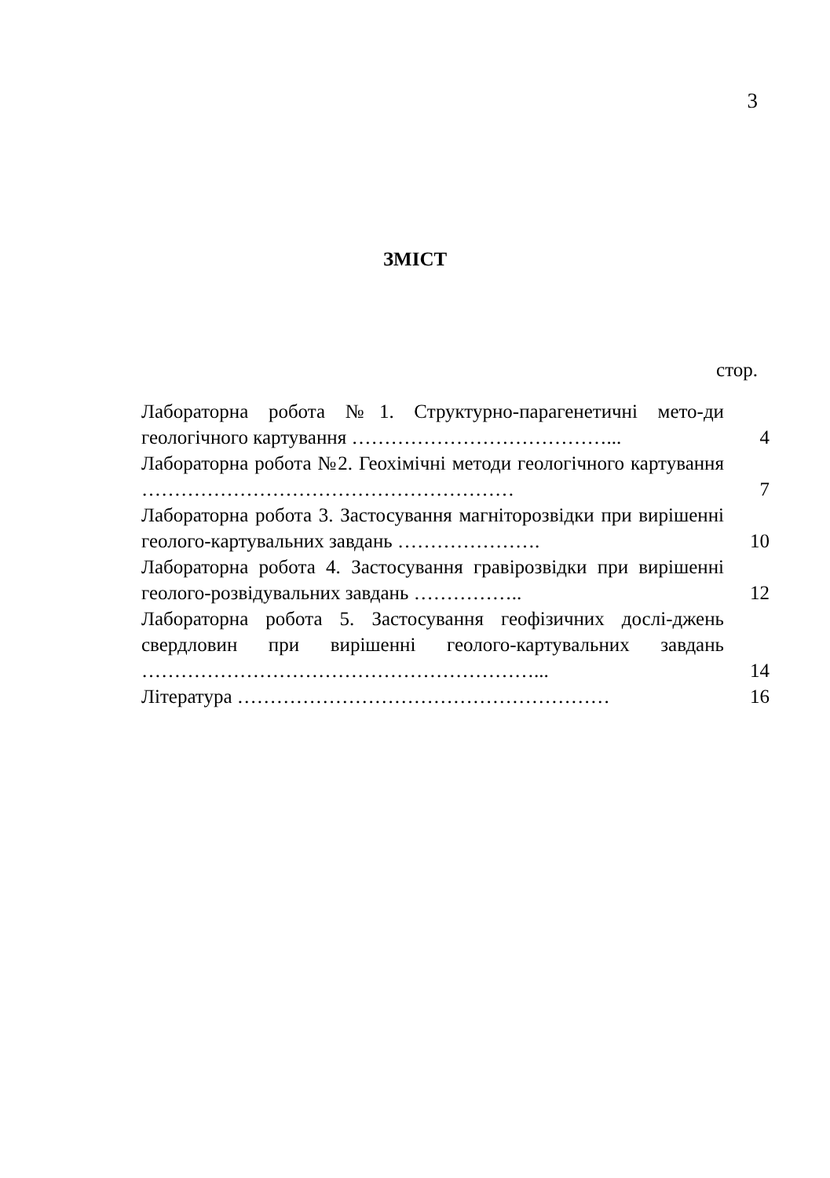3
ЗМІСТ
стор.
| Лабораторна робота №1. Структурно-парагенетичні мето-ди геологічного картування …………………………………... | 4 |
| Лабораторна робота №2. Геохімічні методи геологічного картування ………………………………………………… | 7 |
| Лабораторна робота 3. Застосування магніторозвідки при вирішенні геолого-картувальних завдань …………………. | 10 |
| Лабораторна робота 4. Застосування гравірозвідки при вирішенні геолого-розвідувальних завдань …………….. | 12 |
| Лабораторна робота 5. Застосування геофізичних дослі-джень свердловин при вирішенні геолого-картувальних завдань ……………………………………………………... | 14 |
| Література ………………………………………………… | 16 |